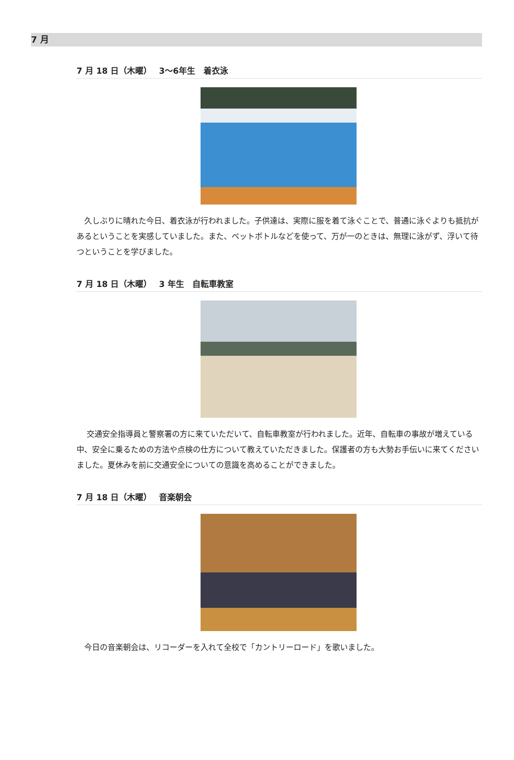7 月
7 月 18 日（木曜）　 3～6年生　着衣泳
　久しぶりに晴れた今日、着衣泳が行われました。子供達は、実際に服を着て泳ぐことで、普通に泳ぐよりも抵抗があるということを実感していました。また、ペットボトルなどを使って、万が一のときは、無理に泳がず、浮いて待つということを学びました。
7 月 18 日（木曜）　 3 年生　自転車教室
　 交通安全指導員と警察署の方に来ていただいて、自転車教室が行われました。近年、自転車の事故が増えている中、安全に乗るための方法や点検の仕方について教えていただきました。保護者の方も大勢お手伝いに来てくださいました。夏休みを前に交通安全についての意識を高めることができました。
7 月 18 日（木曜）　 音楽朝会
　今日の音楽朝会は、リコーダーを入れて全校で「カントリーロード」を歌いました。